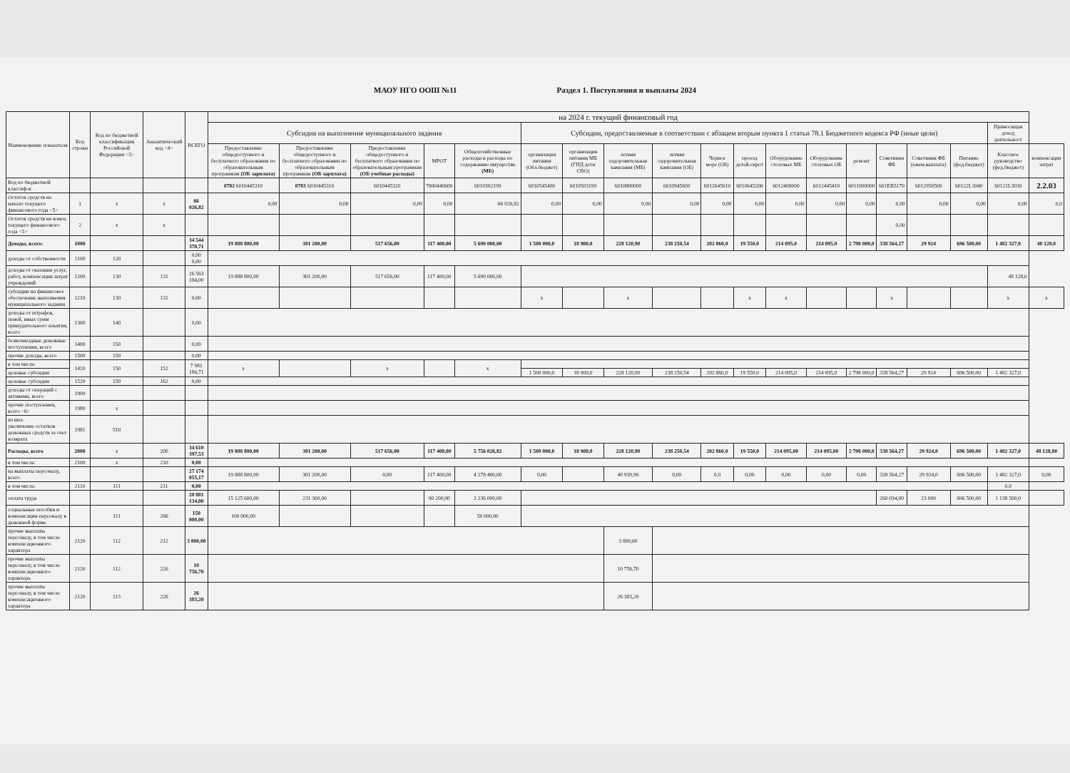МАОУ НГО ООШ №11 Раздел 1. Поступления и выплаты 2024
| Наименование показателя | Код строки | Код по бюджетной классификации Российской Федерации <3> | Аналитический код <4> | ВСЕГО | на 2024 г. текущий финансовый год | | | | | | | | | | | | | | | | | | |
| --- | --- | --- | --- | --- | --- | --- | --- | --- | --- | --- | --- | --- | --- | --- | --- | --- | --- | --- | --- | --- | --- | --- | --- |
| | | | | | Субсидия на выполнение муниципального задания | | | | | Субсидии, предоставляемые в соответствии с абзацем вторым пункта 1 статьи 78.1 Бюджетного кодекса РФ (иные цели) | | | | | | | | | | | | Приносящая доход деятельност | |
| | | | | | Предоставление общедоступного и бесплатного образования по образовательным программам (ОБ зарплата) | Предоставление общедоступного и бесплатного образования по образовательным программам (ОБ зарплата) | Предоставление общедоступного и бесплатного образования по образовательным программам (ОБ учебные расходы) | МРОТ | Общехозяйственные расходы и расходы по содержанию имущества (МБ) | организация питания (Обл.бюджет) | организация питания МБ (ГПД дети СВО) | летняя оздоровительная кампания (МБ) | летняя оздоровительная кампания (ОБ) | Черное море (ОБ) | проезд детей-сирот | Оборудование столовых МБ | Оборудование столовых ОБ | ремонт | Советники ФБ | Советники ФБ (ежем.выплата) | Питание (фед.бюджет) | Классное руководство (фед.бюджет) | компенсация затрат |
| Код по бюджетной классиф-и | | | | | 0702 6010445310 | 0703 6010445310 | 6010445320 | 7000440600 | 6010302199 | 6010545400 | 6010503199 | 6010800000 | 6010945600 | 6012645610 | 6010645200 | 6012400000 | 6012445410 | 6011000000 | 601EB5170 | 6012950500 | 60122L3040 | 60121L3030 | 2.2.03 |
| Остаток средств на начало текущего финансового года <5> | 1 | x | x | 66 026,82 | 0,00 | 0,00 | 0,00 | 0,00 | 66 026,82 | 0,00 | 0,00 | 0,00 | 0,00 | 0,00 | 0,00 | 0,00 | 0,00 | 0,00 | 0,00 | 0,00 | 0,00 | 0,00 | 0,0 |
| Остаток средств на конец текущего финансового года <5> | 2 | x | x | | | | | | | | | | | | | | | | 0,00 | | | | |
| Доходы, всего: | 1000 | | | 34 544 370,71 | 19 888 800,00 | 301 200,00 | 517 656,00 | 117 400,00 | 5 690 000,00 | 1 500 000,0 | 18 900,0 | 228 120,90 | 238 250,54 | 202 860,0 | 19 550,0 | 214 095,0 | 214 095,0 | 2 798 000,0 | 338 564,27 | 29 924 | 696 500,00 | 1 482 327,0 | 48 128,0 |
| доходы от собственности | 1100 | 120 | | 0,00 0,00 | | | | | | | | | | | | | | | | | | | |
| доходы от оказания услуг, работ, компенсации затрат учреждений | 1200 | 130 | 131 | 26 563 184,00 | 19 888 800,00 | 301 200,00 | 517 656,00 | 117 400,00 | 5 690 000,00 | | | | | | | | | | | | | 48 128,0 | |
| субсидии на финансовое обеспечение выполнения муниципального задания | 1210 | 130 | 131 | 0,00 | | | | | | x | | x | | | x | x | | | x | | | x | x |
| доходы от штрафов, пеней, иных сумм принудительного изъятия, всего | 1300 | 140 | | 0,00 | | | | | | | | | | | | | | | | | | | |
| безвозмездные денежные поступления, всего | 1400 | 150 | | 0,00 | | | | | | | | | | | | | | | | | | | |
| прочие доходы, всего | 1500 | 150 | | 0,00 | | | | | | | | | | | | | | | | | | | |
| в том числе: | 1410 | 150 | 152 | 7 981 186,71 | x | | x | | x | | | | | | | | | | | | | | |
| целевые субсидии | | | | | | | | | | 1 500 000,0 | 18 900,0 | 228 120,90 | 238 250,54 | 202 860,0 | 19 550,0 | 214 095,0 | 214 095,0 | 2 798 000,0 | 338 564,27 | 29 924 | 696 500,00 | 1 482 327,0 | |
| целевые субсидии | 1520 | 150 | 162 | 0,00 | | | | | | | | | | | | | | | | | | | |
| доходы от операций с активами, всего | 1900 | | | | | | | | | | | | | | | | | | | | | | |
| прочие поступления, всего <6> | 1980 | x | | | | | | | | | | | | | | | | | | | | | |
| из них: увеличение остатков денежных средств за счет возврата | 1981 | 510 | | | | | | | | | | | | | | | | | | | | | |
| Расходы, всего | 2000 | x | 200 | 34 610 397,53 | 19 888 800,00 | 301 200,00 | 517 656,00 | 117 400,00 | 5 756 026,82 | 1 500 000,0 | 18 900,0 | 228 120,90 | 238 250,54 | 202 860,0 | 19 550,0 | 214 095,00 | 214 095,00 | 2 798 000,0 | 338 564,27 | 29 924,0 | 696 500,00 | 1 482 327,0 | 48 128,00 |
| в том числе: | 2100 | x | 210 | 0,00 | | | | | | | | | | | | | | | | | | | |
| на выплаты персоналу, всего | | | | 27 174 055,17 | 19 888 800,00 | 301 200,00 | 0,00 | 117 400,00 | 4 278 400,00 | 0,00 | | 40 939,90 | 0,00 | 0,0 | 0,00 | 0,00 | 0,00 | 0,00 | 338 564,27 | 29 924,0 | 696 500,00 | 1 482 327,0 | 0,00 |
| в том числе: | 2110 | 111 | 211 | 0,00 | | | | | | | | | | | | | | | | | | 0,0 | |
| оплата труда | | | | 20 801 134,00 | 15 125 600,00 | 231 300,00 | | 90 200,00 | 3 236 000,00 | | | | | | | | | | 260 034,00 | 23 000 | 696 500,00 | 1 138 500,0 | |
| социальные пособия и компенсации персоналу в денежной форме | | 111 | 266 | 150 000,00 | 100 000,00 | | | | 50 000,00 | | | | | | | | | | | | | | |
| прочие выплаты персоналу, в том числе компенсационного характера | 2120 | 112 | 212 | 3 800,00 | | | | | | | | 3 800,00 | | | | | | | | | | | |
| прочие выплаты персоналу, в том числе компенсационного характера | 2120 | 112 | 226 | 10 756,70 | | | | | | | | 10 756,70 | | | | | | | | | | | |
| прочие выплаты персоналу, в том числе компенсационного характера | 2120 | 113 | 226 | 26 383,20 | | | | | | | | 26 383,20 | | | | | | | | | | | |